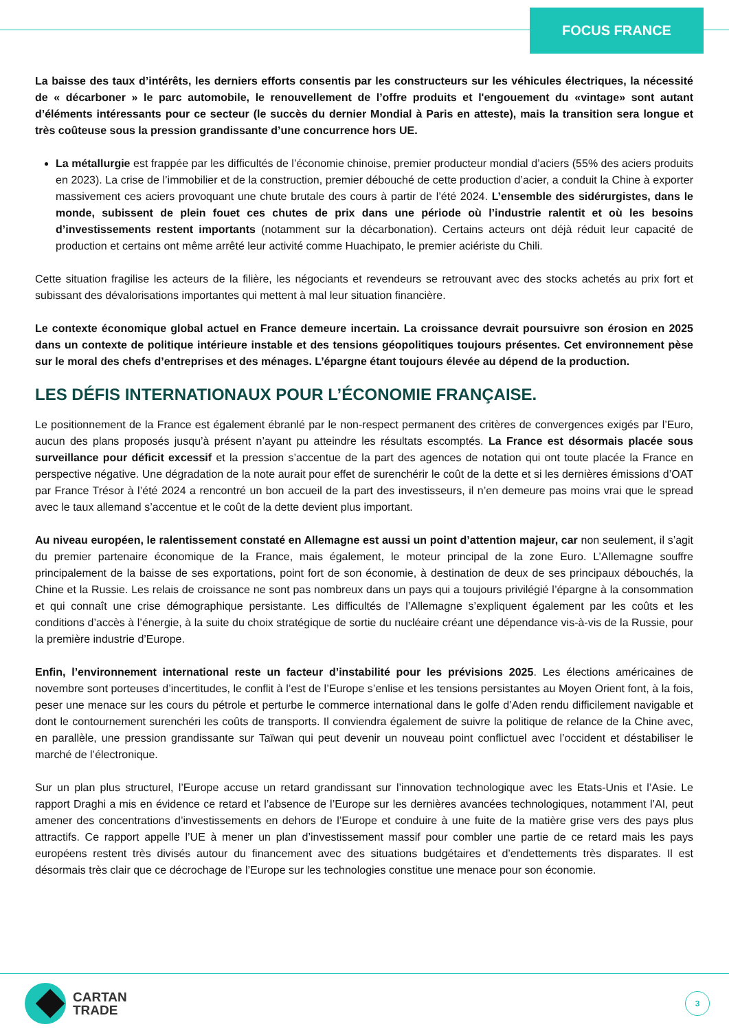FOCUS FRANCE
La baisse des taux d’intérêts, les derniers efforts consentis par les constructeurs sur les véhicules électriques, la nécessité de « décarboner » le parc automobile, le renouvellement de l’offre produits et l'engouement du «vintage» sont autant d’éléments intéressants pour ce secteur (le succès du dernier Mondial à Paris en atteste), mais la transition sera longue et très coûteuse sous la pression grandissante d’une concurrence hors UE.
La métallurgie est frappée par les difficultés de l’économie chinoise, premier producteur mondial d’aciers (55% des aciers produits en 2023). La crise de l’immobilier et de la construction, premier débouché de cette production d’acier, a conduit la Chine à exporter massivement ces aciers provoquant une chute brutale des cours à partir de l’été 2024. L’ensemble des sidérurgistes, dans le monde, subissent de plein fouet ces chutes de prix dans une période où l’industrie ralentit et où les besoins d’investissements restent importants (notamment sur la décarbonation). Certains acteurs ont déjà réduit leur capacité de production et certains ont même arrêté leur activité comme Huachipato, le premier aciériste du Chili.
Cette situation fragilise les acteurs de la filière, les négociants et revendeurs se retrouvant avec des stocks achetés au prix fort et subissant des dévalorisations importantes qui mettent à mal leur situation financière.
Le contexte économique global actuel en France demeure incertain. La croissance devrait poursuivre son érosion en 2025 dans un contexte de politique intérieure instable et des tensions géopolitiques toujours présentes. Cet environnement pèse sur le moral des chefs d’entreprises et des ménages. L’épargne étant toujours élevée au dépend de la production.
LES DÉFIS INTERNATIONAUX POUR L’ÉCONOMIE FRANÇAISE.
Le positionnement de la France est également ébranlé par le non-respect permanent des critères de convergences exigés par l’Euro, aucun des plans proposés jusqu’à présent n’ayant pu atteindre les résultats escomptés. La France est désormais placée sous surveillance pour déficit excessif et la pression s’accentue de la part des agences de notation qui ont toute placée la France en perspective négative. Une dégradation de la note aurait pour effet de surenchérir le coût de la dette et si les dernières émissions d’OAT par France Trésor à l’été 2024 a rencontré un bon accueil de la part des investisseurs, il n’en demeure pas moins vrai que le spread avec le taux allemand s’accentue et le coût de la dette devient plus important.
Au niveau européen, le ralentissement constaté en Allemagne est aussi un point d’attention majeur, car non seulement, il s’agit du premier partenaire économique de la France, mais également, le moteur principal de la zone Euro. L’Allemagne souffre principalement de la baisse de ses exportations, point fort de son économie, à destination de deux de ses principaux débouchés, la Chine et la Russie. Les relais de croissance ne sont pas nombreux dans un pays qui a toujours privilégié l’épargne à la consommation et qui connaît une crise démographique persistante. Les difficultés de l’Allemagne s’expliquent également par les coûts et les conditions d’accès à l’énergie, à la suite du choix stratégique de sortie du nucléaire créant une dépendance vis-à-vis de la Russie, pour la première industrie d’Europe.
Enfin, l’environnement international reste un facteur d’instabilité pour les prévisions 2025. Les élections américaines de novembre sont porteuses d’incertitudes, le conflit à l’est de l’Europe s’enlise et les tensions persistantes au Moyen Orient font, à la fois, peser une menace sur les cours du pétrole et perturbe le commerce international dans le golfe d’Aden rendu difficilement navigable et dont le contournement surenchéri les coûts de transports. Il conviendra également de suivre la politique de relance de la Chine avec, en parallèle, une pression grandissante sur Taïwan qui peut devenir un nouveau point conflictuel avec l’occident et déstabiliser le marché de l’électronique.
Sur un plan plus structurel, l’Europe accuse un retard grandissant sur l’innovation technologique avec les Etats-Unis et l’Asie. Le rapport Draghi a mis en évidence ce retard et l’absence de l’Europe sur les dernières avancées technologiques, notamment l’AI, peut amener des concentrations d’investissements en dehors de l’Europe et conduire à une fuite de la matière grise vers des pays plus attractifs. Ce rapport appelle l’UE à mener un plan d’investissement massif pour combler une partie de ce retard mais les pays européens restent très divisés autour du financement avec des situations budgétaires et d’endettements très disparates. Il est désormais très clair que ce décrochage de l’Europe sur les technologies constitue une menace pour son économie.
CARTAN
TRADE
3